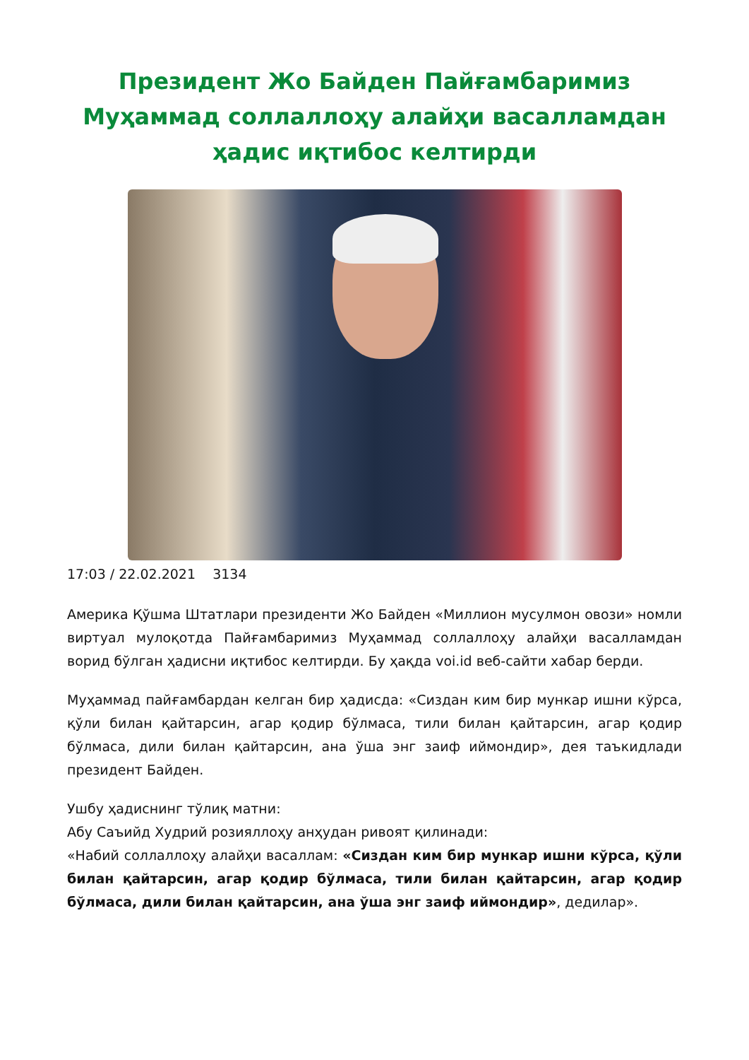Президент Жо Байден Пайғамбаримиз Муҳаммад соллаллоҳу алайҳи васалламдан ҳадис иқтибос келтирди
17:03 / 22.02.2021 3134
Америка Қўшма Штатлари президенти Жо Байден «Миллион мусулмон овози» номли виртуал мулоқотда Пайғамбаримиз Муҳаммад соллаллоҳу алайҳи васалламдан ворид бўлган ҳадисни иқтибос келтирди. Бу ҳақда voi.id веб-сайти хабар берди.
Муҳаммад пайғамбардан келган бир ҳадисда: «Сиздан ким бир мункар ишни кўрса, қўли билан қайтарсин, агар қодир бўлмаса, тили билан қайтарсин, агар қодир бўлмаса, дили билан қайтарсин, ана ўша энг заиф иймондир», дея таъкидлади президент Байден.
Ушбу ҳадиснинг тўлиқ матни:
Абу Саъийд Худрий розияллоҳу анҳудан ривоят қилинади:
«Набий соллаллоҳу алайҳи васаллам: «Сиздан ким бир мункар ишни кўрса, қўли билан қайтарсин, агар қодир бўлмаса, тили билан қайтарсин, агар қодир бўлмаса, дили билан қайтарсин, ана ўша энг заиф иймондир», дедилар».